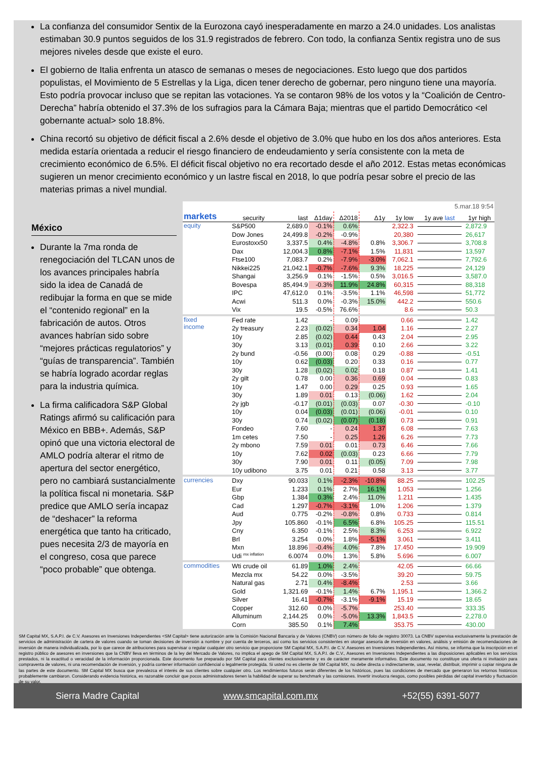La confianza del consumidor Sentix de la Eurozona cayó inesperadamente en marzo a 24.0 unidades. Los analistas estimaban 30.9 puntos seguidos de los 31.9 registrados de febrero. Con todo, la confianza Sentix registra uno de sus mejores niveles desde que existe el euro.
El gobierno de Italia enfrenta un atasco de semanas o meses de negociaciones. Esto luego que dos partidos populistas, el Movimiento de 5 Estrellas y la Liga, dicen tener derecho de gobernar, pero ninguno tiene una mayoría. Esto podría provocar incluso que se repitan las votaciones. Ya se contaron 98% de los votos y la “Coalición de Centro-Derecha” habría obtenido el 37.3% de los sufragios para la Cámara Baja; mientras que el partido Democrático <el gobernante actual> solo 18.8%.
China recortó su objetivo de déficit fiscal a 2.6% desde el objetivo de 3.0% que hubo en los dos años anteriores. Esta medida estaría orientada a reducir el riesgo financiero de endeudamiento y sería consistente con la meta de crecimiento económico de 6.5%. El déficit fiscal objetivo no era recortado desde el año 2012. Estas metas económicas sugieren un menor crecimiento económico y un lastre fiscal en 2018, lo que podría pesar sobre el precio de las materias primas a nivel mundial.
México
Durante la 7ma ronda de renegociación del TLCAN unos de los avances principales habría sido la idea de Canadá de redibujar la forma en que se mide el “contenido regional” en la fabricación de autos. Otros avances habrían sido sobre “mejores prácticas regulatorios” y “guías de transparencia”. También se habría logrado acordar reglas para la industria química.
La firma calificadora S&P Global Ratings afirmó su calificación para México en BBB+. Además, S&P opinó que una victoria electoral de AMLO podría alterar el ritmo de apertura del sector energético, pero no cambiará sustancialmente la política fiscal ni monetaria. S&P predice que AMLO sería incapaz de “deshacer” la reforma energética que tanto ha criticado, pues necesita 2/3 de mayoría en el congreso, cosa que parece “poco probable” que obtenga.
| 5.mar.18 9:54 | | | | | | | | | |
| markets | | security | last | Δ1day | Δ2018 | Δ1y | 1y low | 1y ave last | 1yr high |
| equity | | S&P500 | 2,689.0 | -0.1% | 0.6% | | 2,322.3 | | 2,872.9 |
| | | Dow Jones | 24,499.8 | -0.2% | -0.9% | | 20,380 | | 26,617 |
| | | Eurostoxx50 | 3,337.5 | 0.4% | -4.8% | 0.8% | 3,306.7 | | 3,708.8 |
| | | Dax | 12,004.3 | 0.8% | -7.1% | 1.5% | 11,831 | | 13,597 |
| | | Ftse100 | 7,083.7 | 0.2% | -7.9% | -3.0% | 7,062.1 | | 7,792.6 |
| | | Nikkei225 | 21,042.1 | -0.7% | -7.6% | 9.3% | 18,225 | | 24,129 |
| | | Shangai | 3,256.9 | 0.1% | -1.5% | 0.5% | 3,016.5 | | 3,587.0 |
| | | Bovespa | 85,494.9 | -0.3% | 11.9% | 24.8% | 60,315 | | 88,318 |
| | | IPC | 47,612.0 | 0.1% | -3.5% | 1.1% | 46,598 | | 51,772 |
| | | Acwi | 511.3 | 0.0% | -0.3% | 15.0% | 442.2 | | 550.6 |
| | | Vix | 19.5 | -0.5% | 76.6% | | 8.6 | | 50.3 |
| fixed income | | Fed rate | 1.42 | - | 0.09 | | 0.66 | | 1.42 |
| | | 2y treasury | 2.23 | (0.02) | 0.34 | 1.04 | 1.16 | | 2.27 |
| | | 10y | 2.85 | (0.02) | 0.44 | 0.43 | 2.04 | | 2.95 |
| | | 30y | 3.13 | (0.01) | 0.39 | 0.10 | 2.66 | | 3.22 |
| | | 2y bund | -0.56 | (0.00) | 0.08 | 0.29 | -0.88 | | -0.51 |
| | | 10y | 0.62 | (0.03) | 0.20 | 0.33 | 0.16 | | 0.77 |
| | | 30y | 1.28 | (0.02) | 0.02 | 0.18 | 0.87 | | 1.41 |
| | | 2y gilt | 0.78 | 0.00 | 0.36 | 0.69 | 0.04 | | 0.83 |
| | | 10y | 1.47 | 0.00 | 0.29 | 0.25 | 0.93 | | 1.65 |
| | | 30y | 1.89 | 0.01 | 0.13 | (0.06) | 1.62 | | 2.04 |
| | | 2y jgb | -0.17 | (0.01) | (0.03) | 0.07 | -0.30 | | -0.10 |
| | | 10y | 0.04 | (0.03) | (0.01) | (0.06) | -0.01 | | 0.10 |
| | | 30y | 0.74 | (0.02) | (0.07) | (0.18) | 0.73 | | 0.91 |
| | | Fondeo | 7.60 | - | 0.24 | 1.37 | 6.08 | | 7.63 |
| | | 1m cetes | 7.50 | - | 0.25 | 1.26 | 6.26 | | 7.73 |
| | | 2y mbono | 7.59 | 0.01 | 0.01 | 0.73 | 6.46 | | 7.66 |
| | | 10y | 7.62 | 0.02 | (0.03) | 0.23 | 6.66 | | 7.79 |
| | | 30y | 7.90 | 0.01 | 0.11 | (0.05) | 7.09 | | 7.98 |
| | | 10y udibono | 3.75 | 0.01 | 0.21 | 0.58 | 3.13 | | 3.77 |
| currencies | | Dxy | 90.033 | 0.1% | -2.3% | -10.8% | 88.25 | | 102.25 |
| | | Eur | 1.233 | 0.1% | 2.7% | 16.1% | 1.053 | | 1.256 |
| | | Gbp | 1.384 | 0.3% | 2.4% | 11.0% | 1.211 | | 1.435 |
| | | Cad | 1.297 | -0.7% | -3.1% | 1.0% | 1.206 | | 1.379 |
| | | Aud | 0.775 | -0.2% | -0.8% | 0.8% | 0.733 | | 0.814 |
| | | Jpy | 105.860 | -0.1% | 6.5% | 6.8% | 105.25 | | 115.51 |
| | | Cny | 6.350 | -0.1% | 2.5% | 8.3% | 6.253 | | 6.922 |
| | | Brl | 3.254 | 0.0% | 1.8% | -5.1% | 3.061 | | 3.411 |
| | | Mxn | 18.896 | -0.4% | 4.0% | 7.8% | 17.450 | | 19.909 |
| | | Udi <sup>mx inflation</sup> | 6.0074 | 0.0% | 1.3% | 5.8% | 5.696 | | 6.007 |
| commodities | | Wti crude oil | 61.89 | 1.0% | 2.4% | | 42.05 | | 66.66 |
| | | Mezcla mx | 54.22 | 0.0% | -3.5% | | 39.20 | | 59.75 |
| | | Natural gas | 2.71 | 0.4% | -8.4% | | 2.53 | | 3.66 |
| | | Gold | 1,321.69 | -0.1% | 1.4% | 6.7% | 1,195.1 | | 1,366.2 |
| | | Silver | 16.41 | -0.7% | -3.1% | -9.1% | 15.19 | | 18.65 |
| | | Copper | 312.60 | 0.0% | -5.7% | | 253.40 | | 333.35 |
| | | Alluminum | 2,144.25 | 0.0% | -5.0% | 13.3% | 1,843.5 | | 2,278.0 |
| | | Corn | 385.50 | 0.1% | 7.4% | | 353.75 | | 430.00 |
SM Capital MX, S.A.P.I. de C.V. Asesores en Inversiones Independientes <SM Capital> tiene autorización ante la Comisión Nacional Bancaria y de Valores (CNBV) con número de folio de registro 30073. La CNBV supervisa exclusivamente la prestación de servicios de administración de cartera de valores cuando se toman decisiones de inversión a nombre y por cuenta de terceros, así como los servicios consistentes en otorgar asesoría de inversión en valores, análisis y emisión de recomendaciones de inversión de manera individualizada, por lo que carece de atribuciones para supervisar o regular cualquier otro servicio que proporcione SM Capital MX, S.A.P.I. de C.V. Asesores en Inversiones Independientes. Así mismo, se informa que la inscripción en el registro público de asesores en inversiones que la CNBV lleva en términos de la ley del Mercado de Valores, no implica el apego de SM Capital MX, S.A.P.I. de C.V., Asesores en Inversiones Independientes a las disposiciones aplicables en los servicios prestados, ni la exactitud o veracidad de la información proporcionada. Este documento fue preparado por SM Capital para clientes exclusivamente y es de carácter meramente informativo. Este documento no constituye una oferta ni invitación para compraventa de valores, ni una recomendación de inversión, y podría contener información confidencial o legalmente protegida. Si usted no es cliente de SM Capital MX, no debe directa o indirectamente, usar, revelar, distribuir, imprimir o copiar ninguna de las partes de este documento. SM Capital MX busca que prevalezca el interés de sus clientes sobre cualquier otro. Los rendimientos futuros serán diferentes de los históricos, pues las condiciones de mercado que generaron los retornos históricos probablemente cambiaron. Considerando evidencia histórica, es razonable concluir que pocos administradores tienen la habilidad de superar su benchmark y las comisiones. Invertir involucra riesgos, como posibles pérdidas del capital invertido y fluctuación de su valor.
Sierra Madre Capital www.smcapital.com.mx +52(55) 6391-5077